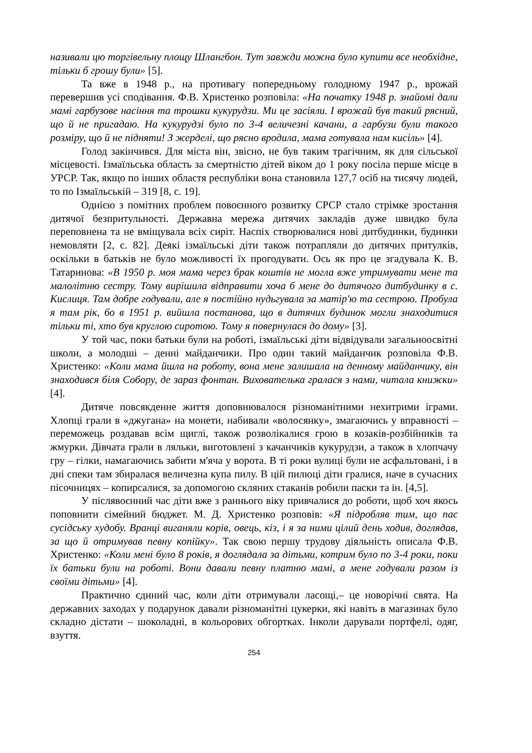називали цю торгівельну площу Шлангбон. Тут завжди можна було купити все необхідне, тільки б грошу були» [5].
Та вже в 1948 р., на противагу попередньому голодному 1947 р., врожай перевершив усі сподівання. Ф.В. Христенко розповіла: «На початку 1948 р. знайомі дали мамі гарбузове насіння та трошки кукурудзи. Ми це засіяли. І врожай був такий рясний, що й не пригадаю. На кукурудзі було по 3-4 величезні качани, а гарбузи були такого розміру, що й не підняти! З жерделі, що рясно вродила, мама готувала нам кисіль» [4].
Голод закінчився. Для міста він, звісно, не був таким трагічним, як для сільської місцевості. Ізмаїльська область за смертністю дітей віком до 1 року посіла перше місце в УРСР. Так, якщо по інших областя республіки вона становила 127,7 осіб на тисячу людей, то по Ізмаїльській – 319 [8, с. 19].
Однією з помітних проблем повоєнного розвитку СРСР стало стрімке зростання дитячої безпритульності. Державна мережа дитячих закладів дуже швидко була переповнена та не вміщувала всіх сиріт. Наспіх створювалися нові дитбудинки, будинки немовляти [2, с. 82]. Деякі ізмаїльські діти також потрапляли до дитячих притулків, оскільки в батьків не було можливості їх прогодувати. Ось як про це згадувала К. В. Татаринова: «В 1950 р. моя мама через брак коштів не могла вже утримувати мене та малолітню сестру. Тому вирішила відправити хоча б мене до дитячого дитбудинку в с. Кислиця. Там добре годували, але я постійно нудьгувала за матір'ю та сестрою. Пробула я там рік, бо в 1951 р. вийшла постанова, що в дитячих будинок могли знаходитися тільки ті, хто був круглою сиротою. Тому я повернулася до дому» [3].
У той час, поки батьки були на роботі, ізмаїльські діти відвідували загальноосвітні школи, а молодші – денні майданчики. Про один такий майданчик розповіла Ф.В. Христенко: «Коли мама йшла на роботу, вона мене залишала на денному майданчику, він знаходився біля Собору, де зараз фонтан. Вихователь­ка гралася з нами, читала книжки» [4].
Дитяче повсякденне життя доповнювалося різноманітними нехитрими іграми. Хлопці грали в «джугана» на монети, набивали «волосянку», змагаючись у вправності – переможець роздавав всім щиглі, також розволікалися грою в козаків-розбійників та жмурки. Дівчата грали в ляльки, виготовлені з качанчиків кукурудзи, а також в хлопчачу гру – гілки, намагаючись забити м'яча у ворота. В ті роки вулиці були не асфальтовані, і в дні спеки там збиралася величезна купа пилу. В цій пилюці діти гралися, наче в сучасних пісочницях – копирсалися, за допомогою скляних стаканів робили паски та ін. [4,5].
У післявоєнний час діти вже з раннього віку привчалися до роботи, щоб хоч якось поповнити сімейний бюджет. М. Д. Христенко розповів: «Я підробляв тим, що пас сусідську худобу. Вранці виганяли корів, овець, кіз, і я за ними цілий день ходив, доглядав, за що й отримував певну копійку». Так свою першу трудову діяльність описала Ф.В. Христенко: «Коли мені було 8 років, я доглядала за дітьми, котрим було по 3-4 роки, поки їх батьки були на роботі. Вони давали певну платню мамі, а мене годували разом із своїми дітьми» [4].
Практично єдиний час, коли діти отримували ласощі,– це новорічні свята. На державних заходах у подарунок давали різноманітні цукерки, які навіть в магазинах було складно дістати – шоколадні, в кольорових обгортках. Інколи дарували портфелі, одяг, взуття.
254